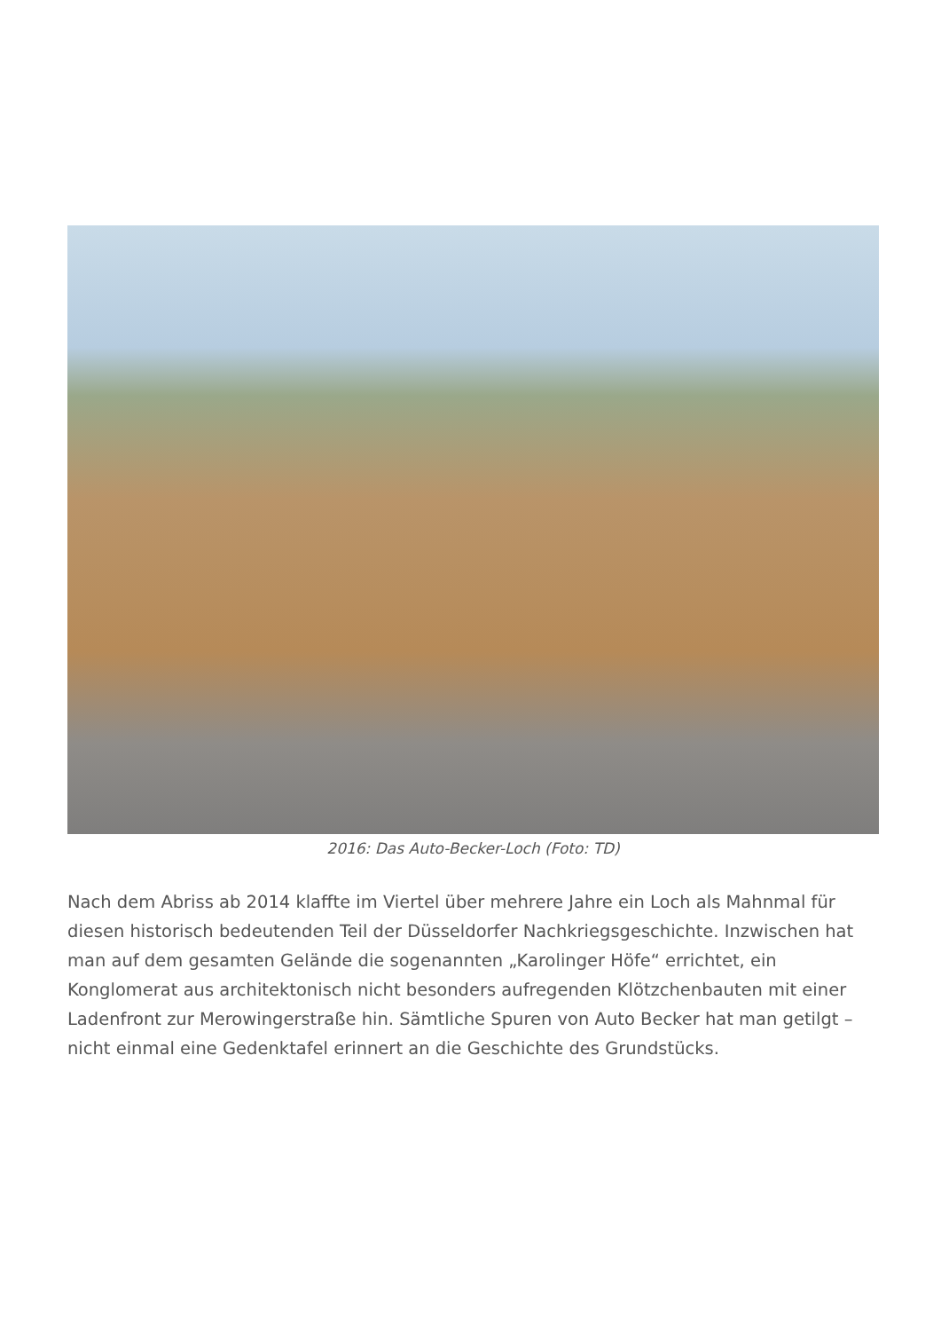2016: Das Auto-Becker-Loch (Foto: TD)
Nach dem Abriss ab 2014 klaffte im Viertel über mehrere Jahre ein Loch als Mahnmal für diesen historisch bedeutenden Teil der Düsseldorfer Nachkriegsgeschichte. Inzwischen hat man auf dem gesamten Gelände die sogenannten „Karolinger Höfe“ errichtet, ein Konglomerat aus architektonisch nicht besonders aufregenden Klötzchenbauten mit einer Ladenfront zur Merowingerstraße hin. Sämtliche Spuren von Auto Becker hat man getilgt – nicht einmal eine Gedenktafel erinnert an die Geschichte des Grundstücks.